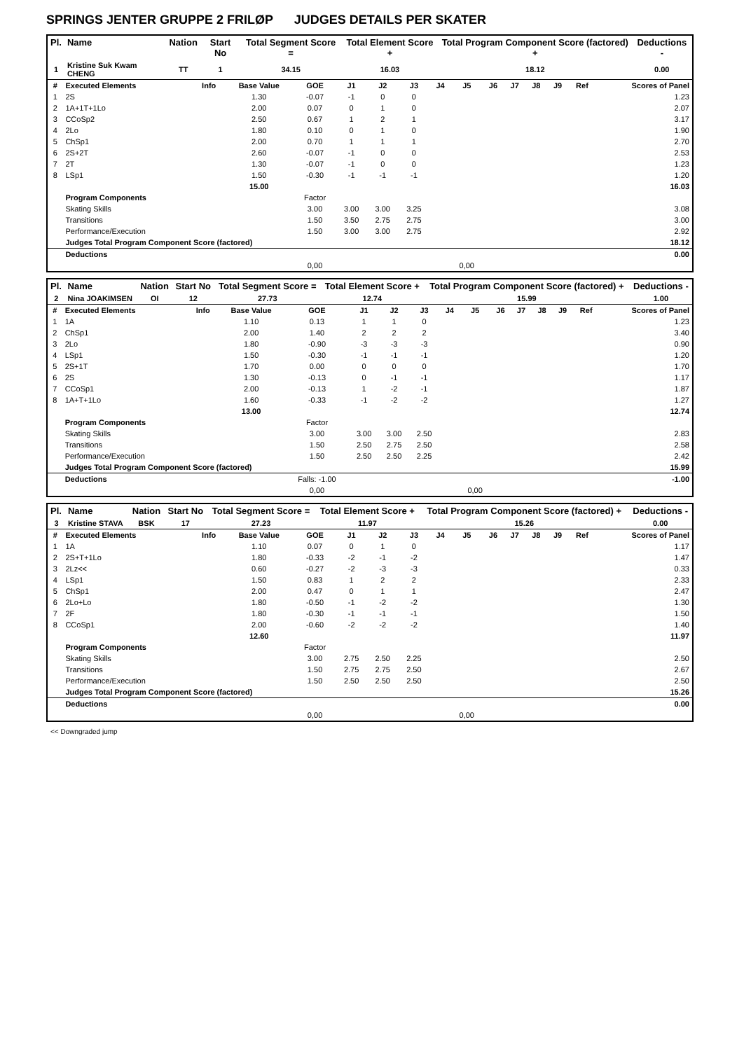SPRINGS JENTER GRUPPE 2 FRILØP JUDGES DETAILS PER SKATER
| Pl. | Name | Nation | Start No | Total Segment Score = | Total Element Score + | Total Program Component Score (factored) + | Deductions - |
| --- | --- | --- | --- | --- | --- | --- | --- |
| 1 | Kristine Suk Kwam CHENG | TT | 1 | 34.15 | 16.03 | 18.12 | 0.00 |
| # | Executed Elements | Info | Base Value | GOE | J1 | J2 | J3 | J4 | J5 | J6 | J7 | J8 | J9 | Ref | Scores of Panel |
| 1 | 2S | | 1.30 | -0.07 | -1 | 0 | 0 | | | | | | | | 1.23 |
| 2 | 1A+1T+1Lo | | 2.00 | 0.07 | 0 | 1 | 0 | | | | | | | | 2.07 |
| 3 | CCoSp2 | | 2.50 | 0.67 | 1 | 2 | 1 | | | | | | | | 3.17 |
| 4 | 2Lo | | 1.80 | 0.10 | 0 | 1 | 0 | | | | | | | | 1.90 |
| 5 | ChSp1 | | 2.00 | 0.70 | 1 | 1 | 1 | | | | | | | | 2.70 |
| 6 | 2S+2T | | 2.60 | -0.07 | -1 | 0 | 0 | | | | | | | | 2.53 |
| 7 | 2T | | 1.30 | -0.07 | -1 | 0 | 0 | | | | | | | | 1.23 |
| 8 | LSp1 | | 1.50 | -0.30 | -1 | -1 | -1 | | | | | | | | 1.20 |
| | | | 15.00 | | | | | | | | | | | | 16.03 |
| | Program Components | | | Factor | | | | | | | | | | | |
| | Skating Skills | | | 3.00 | 3.00 | 3.00 | 3.25 | | | | | | | | 3.08 |
| | Transitions | | | 1.50 | 3.50 | 2.75 | 2.75 | | | | | | | | 3.00 |
| | Performance/Execution | | | 1.50 | 3.00 | 3.00 | 2.75 | | | | | | | | 2.92 |
| | Judges Total Program Component Score (factored) | | | | | | | | | | | | | | 18.12 |
| | Deductions | | | | | | | | | | | | | | 0.00 |
| | | | | 0,00 | | | | | 0,00 | | | | | | |
| Pl. | Name | Nation | Start No | Total Segment Score = | Total Element Score + | Total Program Component Score (factored) + | Deductions - |
| --- | --- | --- | --- | --- | --- | --- | --- |
| 2 | Nina JOAKIMSEN | OI | 12 | 27.73 | 12.74 | 15.99 | 1.00 |
| # | Executed Elements | Info | Base Value | GOE | J1 | J2 | J3 | J4 | J5 | J6 | J7 | J8 | J9 | Ref | Scores of Panel |
| 1 | 1A | | 1.10 | 0.13 | 1 | 1 | 0 | | | | | | | | 1.23 |
| 2 | ChSp1 | | 2.00 | 1.40 | 2 | 2 | 2 | | | | | | | | 3.40 |
| 3 | 2Lo | | 1.80 | -0.90 | -3 | -3 | -3 | | | | | | | | 0.90 |
| 4 | LSp1 | | 1.50 | -0.30 | -1 | -1 | -1 | | | | | | | | 1.20 |
| 5 | 2S+1T | | 1.70 | 0.00 | 0 | 0 | 0 | | | | | | | | 1.70 |
| 6 | 2S | | 1.30 | -0.13 | 0 | -1 | -1 | | | | | | | | 1.17 |
| 7 | CCoSp1 | | 2.00 | -0.13 | 1 | -2 | -1 | | | | | | | | 1.87 |
| 8 | 1A+T+1Lo | | 1.60 | -0.33 | -1 | -2 | -2 | | | | | | | | 1.27 |
| | | | 13.00 | | | | | | | | | | | | 12.74 |
| | Program Components | | | Factor | | | | | | | | | | | |
| | Skating Skills | | | 3.00 | 3.00 | 3.00 | 2.50 | | | | | | | | 2.83 |
| | Transitions | | | 1.50 | 2.50 | 2.75 | 2.50 | | | | | | | | 2.58 |
| | Performance/Execution | | | 1.50 | 2.50 | 2.50 | 2.25 | | | | | | | | 2.42 |
| | Judges Total Program Component Score (factored) | | | | | | | | | | | | | | 15.99 |
| | Deductions | | | Falls: -1.00 | | | | | | | | | | | -1.00 |
| | | | | 0,00 | | | | | 0,00 | | | | | | |
| Pl. | Name | Nation | Start No | Total Segment Score = | Total Element Score + | Total Program Component Score (factored) + | Deductions - |
| --- | --- | --- | --- | --- | --- | --- | --- |
| 3 | Kristine STAVA | BSK | 17 | 27.23 | 11.97 | 15.26 | 0.00 |
| # | Executed Elements | Info | Base Value | GOE | J1 | J2 | J3 | J4 | J5 | J6 | J7 | J8 | J9 | Ref | Scores of Panel |
| 1 | 1A | | 1.10 | 0.07 | 0 | 1 | 0 | | | | | | | | 1.17 |
| 2 | 2S+T+1Lo | | 1.80 | -0.33 | -2 | -1 | -2 | | | | | | | | 1.47 |
| 3 | 2Lz<< | | 0.60 | -0.27 | -2 | -3 | -3 | | | | | | | | 0.33 |
| 4 | LSp1 | | 1.50 | 0.83 | 1 | 2 | 2 | | | | | | | | 2.33 |
| 5 | ChSp1 | | 2.00 | 0.47 | 0 | 1 | 1 | | | | | | | | 2.47 |
| 6 | 2Lo+Lo | | 1.80 | -0.50 | -1 | -2 | -2 | | | | | | | | 1.30 |
| 7 | 2F | | 1.80 | -0.30 | -1 | -1 | -1 | | | | | | | | 1.50 |
| 8 | CCoSp1 | | 2.00 | -0.60 | -2 | -2 | -2 | | | | | | | | 1.40 |
| | | | 12.60 | | | | | | | | | | | | 11.97 |
| | Program Components | | | Factor | | | | | | | | | | | |
| | Skating Skills | | | 3.00 | 2.75 | 2.50 | 2.25 | | | | | | | | 2.50 |
| | Transitions | | | 1.50 | 2.75 | 2.75 | 2.50 | | | | | | | | 2.67 |
| | Performance/Execution | | | 1.50 | 2.50 | 2.50 | 2.50 | | | | | | | | 2.50 |
| | Judges Total Program Component Score (factored) | | | | | | | | | | | | | | 15.26 |
| | Deductions | | | | | | | | | | | | | | 0.00 |
| | | | | 0,00 | | | | | 0,00 | | | | | | |
<< Downgraded jump